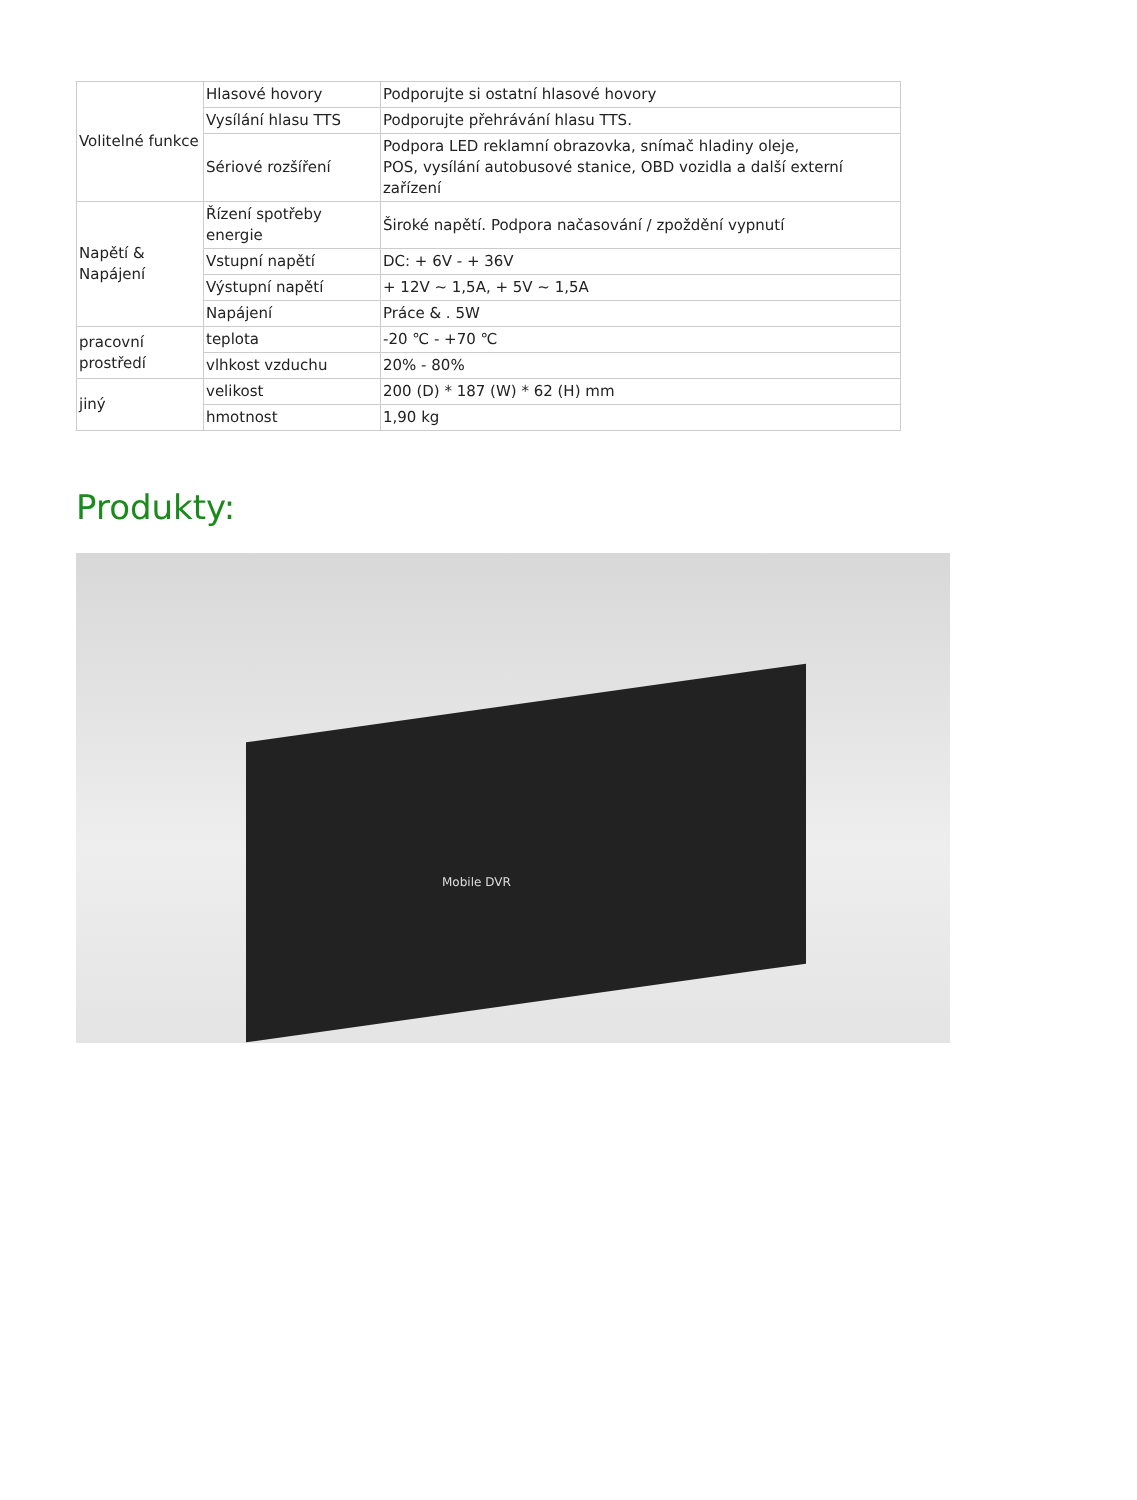| Volitelné funkce | Hlasové hovory | Podporujte si ostatní hlasové hovory |
| | Vysílání hlasu TTS | Podporujte přehrávání hlasu TTS. |
| | Sériové rozšíření | Podpora LED reklamní obrazovka, snímač hladiny oleje, POS, vysílání autobusové stanice, OBD vozidla a další externí zařízení |
| Napětí & Napájení | Řízení spotřeby energie | Široké napětí. Podpora načasování / zpoždění vypnutí |
| | Vstupní napětí | DC: + 6V - + 36V |
| | Výstupní napětí | + 12V ~ 1,5A, + 5V ~ 1,5A |
| | Napájení | Práce & . 5W |
| pracovní prostředí | teplota | -20 ℃ - +70 ℃ |
| | vlhkost vzduchu | 20% - 80% |
| jiný | velikost | 200 (D) * 187 (W) * 62 (H) mm |
| | hmotnost | 1,90 kg |
Produkty:
Mobile DVR